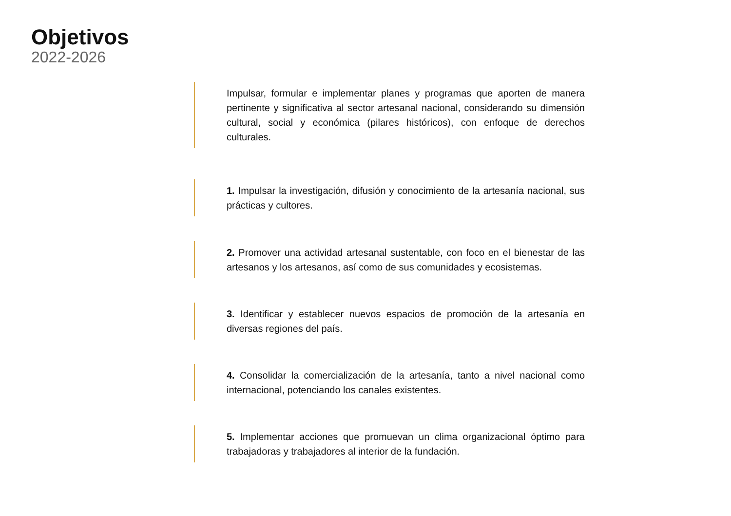Objetivos
2022-2026
Impulsar, formular e implementar planes y programas que aporten de manera pertinente y significativa al sector artesanal nacional, considerando su dimensión cultural, social y económica (pilares históricos), con enfoque de derechos culturales.
1. Impulsar la investigación, difusión y conocimiento de la artesanía nacional, sus prácticas y cultores.
2. Promover una actividad artesanal sustentable, con foco en el bienestar de las artesanos y los artesanos, así como de sus comunidades y ecosistemas.
3. Identificar y establecer nuevos espacios de promoción de la artesanía en diversas regiones del país.
4. Consolidar la comercialización de la artesanía, tanto a nivel nacional como internacional, potenciando los canales existentes.
5. Implementar acciones que promuevan un clima organizacional óptimo para trabajadoras y trabajadores al interior de la fundación.